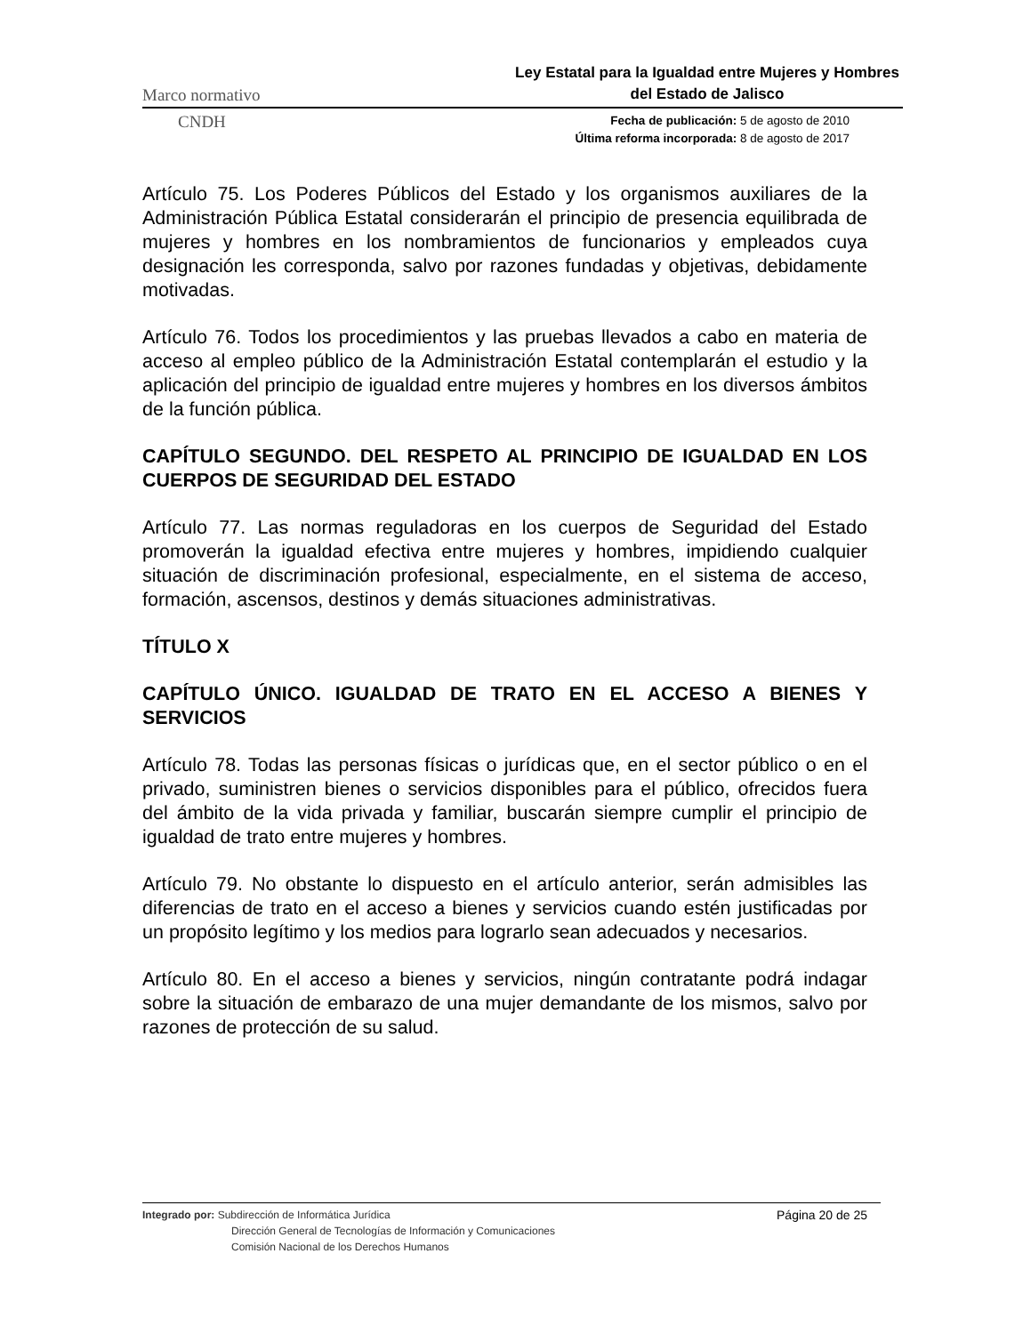Marco normativo Ley Estatal para la Igualdad entre Mujeres y Hombres del Estado de Jalisco
CNDH
Fecha de publicación: 5 de agosto de 2010
Última reforma incorporada: 8 de agosto de 2017
Artículo 75. Los Poderes Públicos del Estado y los organismos auxiliares de la Administración Pública Estatal considerarán el principio de presencia equilibrada de mujeres y hombres en los nombramientos de funcionarios y empleados cuya designación les corresponda, salvo por razones fundadas y objetivas, debidamente motivadas.
Artículo 76. Todos los procedimientos y las pruebas llevados a cabo en materia de acceso al empleo público de la Administración Estatal contemplarán el estudio y la aplicación del principio de igualdad entre mujeres y hombres en los diversos ámbitos de la función pública.
CAPÍTULO SEGUNDO. DEL RESPETO AL PRINCIPIO DE IGUALDAD EN LOS CUERPOS DE SEGURIDAD DEL ESTADO
Artículo 77. Las normas reguladoras en los cuerpos de Seguridad del Estado promoverán la igualdad efectiva entre mujeres y hombres, impidiendo cualquier situación de discriminación profesional, especialmente, en el sistema de acceso, formación, ascensos, destinos y demás situaciones administrativas.
TÍTULO X
CAPÍTULO ÚNICO. IGUALDAD DE TRATO EN EL ACCESO A BIENES Y SERVICIOS
Artículo 78. Todas las personas físicas o jurídicas que, en el sector público o en el privado, suministren bienes o servicios disponibles para el público, ofrecidos fuera del ámbito de la vida privada y familiar, buscarán siempre cumplir el principio de igualdad de trato entre mujeres y hombres.
Artículo 79. No obstante lo dispuesto en el artículo anterior, serán admisibles las diferencias de trato en el acceso a bienes y servicios cuando estén justificadas por un propósito legítimo y los medios para lograrlo sean adecuados y necesarios.
Artículo 80. En el acceso a bienes y servicios, ningún contratante podrá indagar sobre la situación de embarazo de una mujer demandante de los mismos, salvo por razones de protección de su salud.
Integrado por: Subdirección de Informática Jurídica
Dirección General de Tecnologías de Información y Comunicaciones
Comisión Nacional de los Derechos Humanos
Página 20 de 25